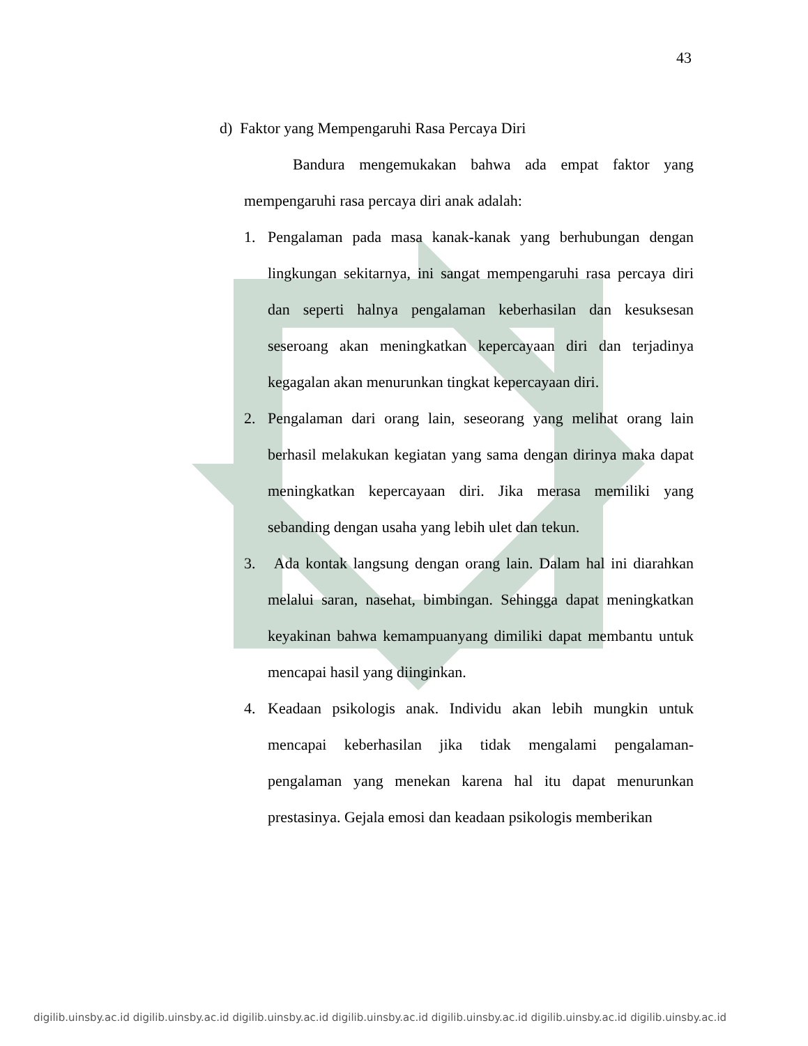43
d) Faktor yang Mempengaruhi Rasa Percaya Diri
Bandura mengemukakan bahwa ada empat faktor yang mempengaruhi rasa percaya diri anak adalah:
1. Pengalaman pada masa kanak-kanak yang berhubungan dengan lingkungan sekitarnya, ini sangat mempengaruhi rasa percaya diri dan seperti halnya pengalaman keberhasilan dan kesuksesan seseroang akan meningkatkan kepercayaan diri dan terjadinya kegagalan akan menurunkan tingkat kepercayaan diri.
2. Pengalaman dari orang lain, seseorang yang melihat orang lain berhasil melakukan kegiatan yang sama dengan dirinya maka dapat meningkatkan kepercayaan diri. Jika merasa memiliki yang sebanding dengan usaha yang lebih ulet dan tekun.
3. Ada kontak langsung dengan orang lain. Dalam hal ini diarahkan melalui saran, nasehat, bimbingan. Sehingga dapat meningkatkan keyakinan bahwa kemampuanyang dimiliki dapat membantu untuk mencapai hasil yang diinginkan.
4. Keadaan psikologis anak. Individu akan lebih mungkin untuk mencapai keberhasilan jika tidak mengalami pengalaman-pengalaman yang menekan karena hal itu dapat menurunkan prestasinya. Gejala emosi dan keadaan psikologis memberikan
digilib.uinsby.ac.id digilib.uinsby.ac.id digilib.uinsby.ac.id digilib.uinsby.ac.id digilib.uinsby.ac.id digilib.uinsby.ac.id digilib.uinsby.ac.id